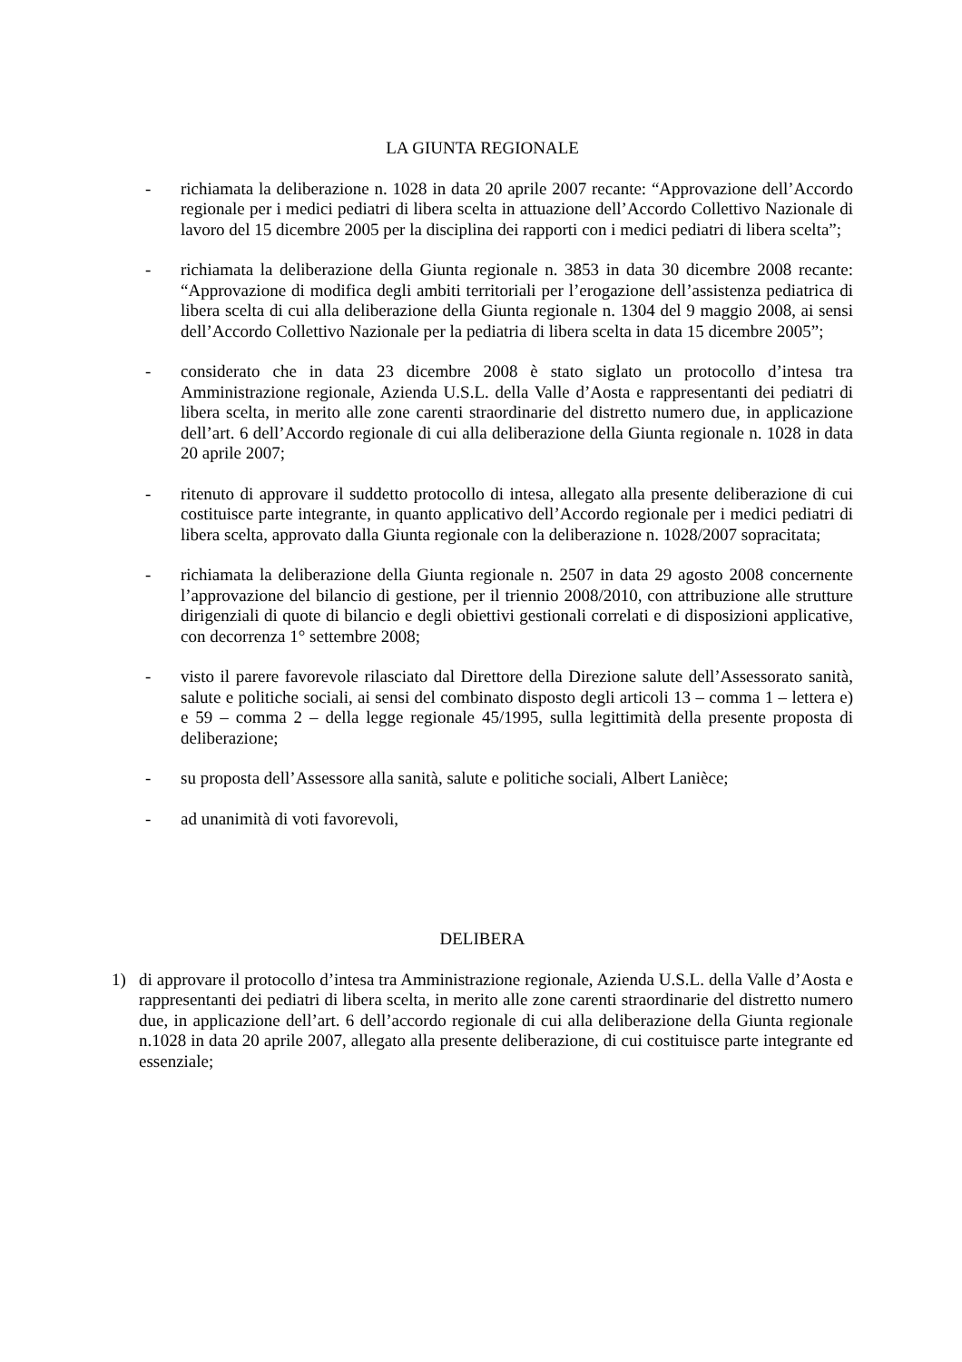LA GIUNTA REGIONALE
- richiamata la deliberazione n. 1028 in data 20 aprile 2007 recante: “Approvazione dell’Accordo regionale per i medici pediatri di libera scelta in attuazione dell’Accordo Collettivo Nazionale di lavoro del 15 dicembre 2005 per la disciplina dei rapporti con i medici pediatri di libera scelta”;
- richiamata la deliberazione della Giunta regionale n. 3853 in data 30 dicembre 2008 recante: “Approvazione di modifica degli ambiti territoriali per l’erogazione dell’assistenza pediatrica di libera scelta di cui alla deliberazione della Giunta regionale n. 1304 del 9 maggio 2008, ai sensi dell’Accordo Collettivo Nazionale per la pediatria di libera scelta in data 15 dicembre 2005”;
- considerato che in data 23 dicembre 2008 è stato siglato un protocollo d’intesa tra Amministrazione regionale, Azienda U.S.L. della Valle d’Aosta e rappresentanti dei pediatri di libera scelta, in merito alle zone carenti straordinarie del distretto numero due, in applicazione dell’art. 6 dell’Accordo regionale di cui alla deliberazione della Giunta regionale n. 1028 in data 20 aprile 2007;
- ritenuto di approvare il suddetto protocollo di intesa, allegato alla presente deliberazione di cui costituisce parte integrante, in quanto applicativo dell’Accordo regionale per i medici pediatri di libera scelta, approvato dalla Giunta regionale con la deliberazione n. 1028/2007 sopracitata;
- richiamata la deliberazione della Giunta regionale n. 2507 in data 29 agosto 2008 concernente l’approvazione del bilancio di gestione, per il triennio 2008/2010, con attribuzione alle strutture dirigenziali di quote di bilancio e degli obiettivi gestionali correlati e di disposizioni applicative, con decorrenza 1° settembre 2008;
- visto il parere favorevole rilasciato dal Direttore della Direzione salute dell’Assessorato sanità, salute e politiche sociali, ai sensi del combinato disposto degli articoli 13 – comma 1 – lettera e) e 59 – comma 2 – della legge regionale 45/1995, sulla legittimità della presente proposta di deliberazione;
- su proposta dell’Assessore alla sanità, salute e politiche sociali, Albert Lanièce;
- ad unanimità di voti favorevoli,
DELIBERA
1) di approvare il protocollo d’intesa tra Amministrazione regionale, Azienda U.S.L. della Valle d’Aosta e rappresentanti dei pediatri di libera scelta, in merito alle zone carenti straordinarie del distretto numero due, in applicazione dell’art. 6 dell’accordo regionale di cui alla deliberazione della Giunta regionale n.1028 in data 20 aprile 2007, allegato alla presente deliberazione, di cui costituisce parte integrante ed essenziale;